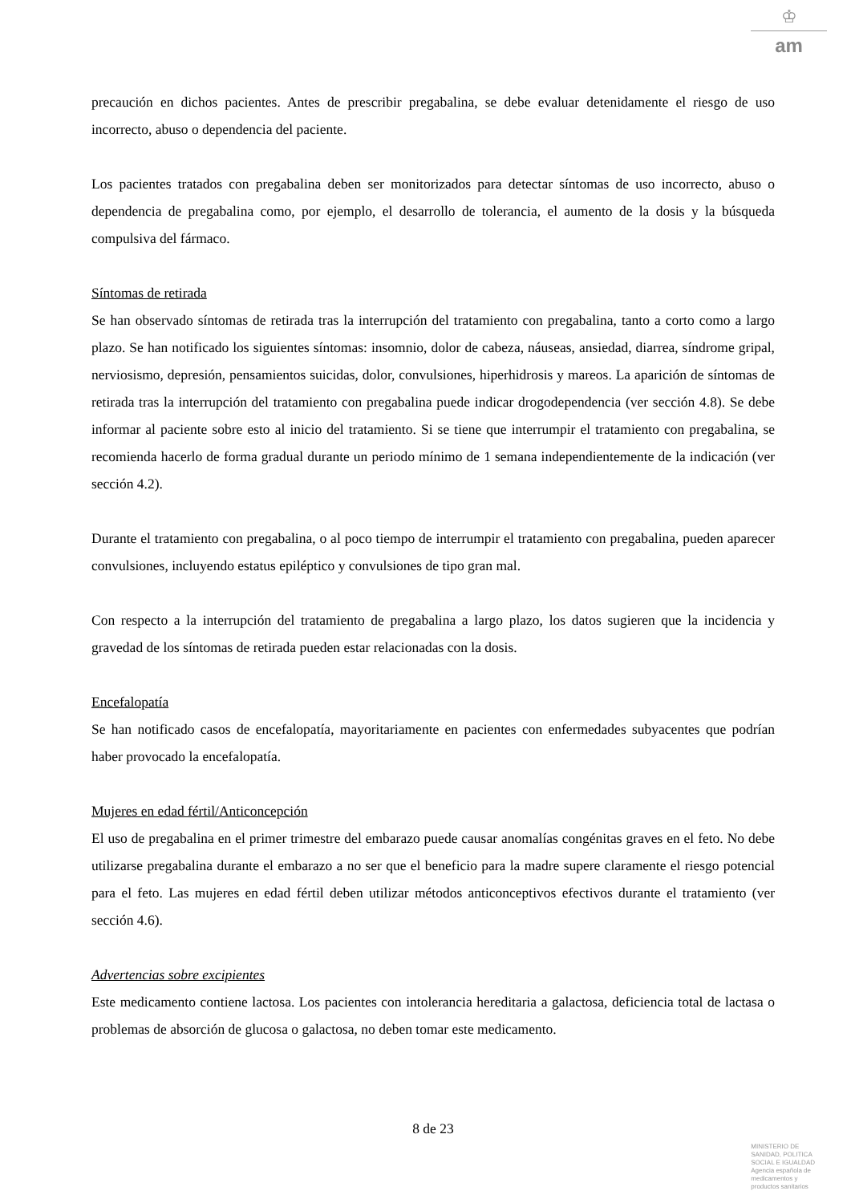♔
am
precaución en dichos pacientes. Antes de prescribir pregabalina, se debe evaluar detenidamente el riesgo de uso incorrecto, abuso o dependencia del paciente.
Los pacientes tratados con pregabalina deben ser monitorizados para detectar síntomas de uso incorrecto, abuso o dependencia de pregabalina como, por ejemplo, el desarrollo de tolerancia, el aumento de la dosis y la búsqueda compulsiva del fármaco.
Síntomas de retirada
Se han observado síntomas de retirada tras la interrupción del tratamiento con pregabalina, tanto a corto como a largo plazo. Se han notificado los siguientes síntomas: insomnio, dolor de cabeza, náuseas, ansiedad, diarrea, síndrome gripal, nerviosismo, depresión, pensamientos suicidas, dolor, convulsiones, hiperhidrosis y mareos. La aparición de síntomas de retirada tras la interrupción del tratamiento con pregabalina puede indicar drogodependencia (ver sección 4.8). Se debe informar al paciente sobre esto al inicio del tratamiento. Si se tiene que interrumpir el tratamiento con pregabalina, se recomienda hacerlo de forma gradual durante un periodo mínimo de 1 semana independientemente de la indicación (ver sección 4.2).
Durante el tratamiento con pregabalina, o al poco tiempo de interrumpir el tratamiento con pregabalina, pueden aparecer convulsiones, incluyendo estatus epiléptico y convulsiones de tipo gran mal.
Con respecto a la interrupción del tratamiento de pregabalina a largo plazo, los datos sugieren que la incidencia y gravedad de los síntomas de retirada pueden estar relacionadas con la dosis.
Encefalopatía
Se han notificado casos de encefalopatía, mayoritariamente en pacientes con enfermedades subyacentes que podrían haber provocado la encefalopatía.
Mujeres en edad fértil/Anticoncepción
El uso de pregabalina en el primer trimestre del embarazo puede causar anomalías congénitas graves en el feto. No debe utilizarse pregabalina durante el embarazo a no ser que el beneficio para la madre supere claramente el riesgo potencial para el feto. Las mujeres en edad fértil deben utilizar métodos anticonceptivos efectivos durante el tratamiento (ver sección 4.6).
Advertencias sobre excipientes
Este medicamento contiene lactosa. Los pacientes con intolerancia hereditaria a galactosa, deficiencia total de lactasa o problemas de absorción de glucosa o galactosa, no deben tomar este medicamento.
8 de 23
MINISTERIO DE
SANIDAD, POLITICA
SOCIAL E IGUALDAD
Agencia española de
medicamentos y
productos sanitarios